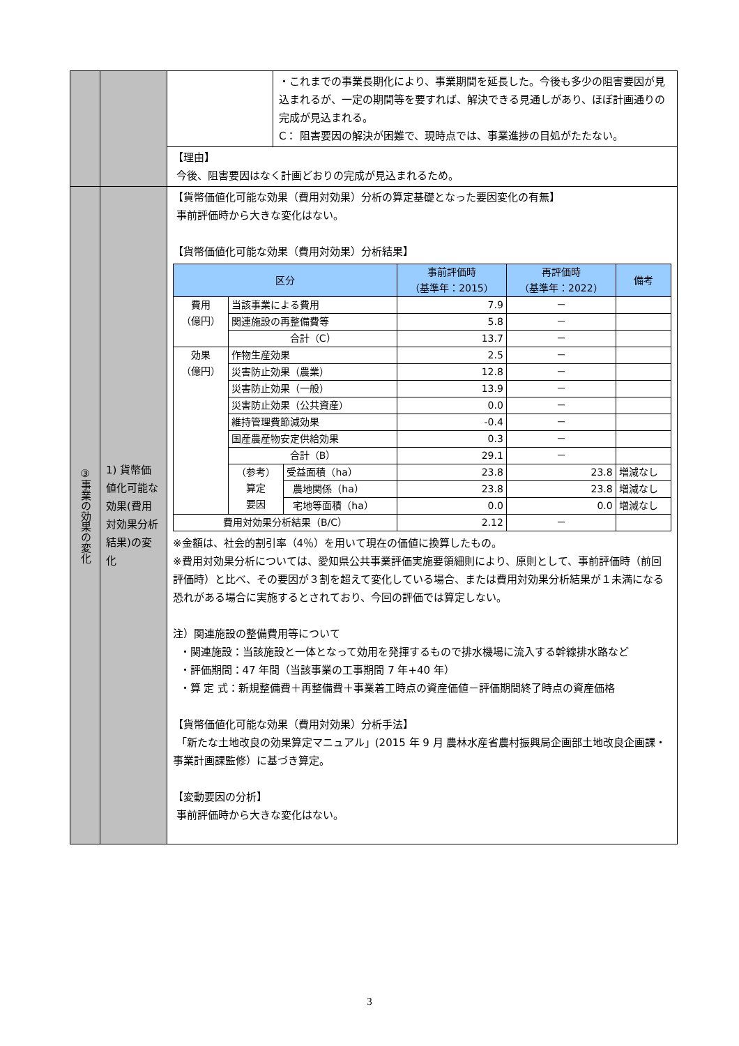| | | | ・これまでの事業長期化により、事業期間を延長した。今後も多少の阻害要因が見込まれるが、一定の期間等を要すれば、解決できる見通しがあり、ほぼ計画通りの完成が見込まれる。 C： 阻害要因の解決が困難で、現時点では、事業進捗の目処がたたない。 |
| | | 【理由】 今後、阻害要因はなく計画どおりの完成が見込まれるため。 | |
| ③事業の効果の変化 | 1) 貨幣価値化可能な効果(費用対効果分析結果)の変化 | 【貨幣価値化可能な効果（費用対効果）分析の算定基礎となった要因変化の有無】 事前評価時から大きな変化はない。 【貨幣価値化可能な効果（費用対効果）分析結果】 / 区分 / / / 事前評価時 （基準年：2015） / 再評価時 （基準年：2022） / 備考 / / --- / --- / --- / --- / --- / --- / / 費用 （億円） / 当該事業による費用 / / 7.9 / － / / / / 関連施設の再整備費等 / / 5.8 / － / / / / 合計（C） / / 13.7 / － / / / 効果 （億円） / 作物生産効果 / / 2.5 / － / / / / 災害防止効果（農業） / / 12.8 / － / / / / 災害防止効果（一般） / / 13.9 / － / / / / 災害防止効果（公共資産） / / 0.0 / － / / / / 維持管理費節減効果 / / -0.4 / － / / / / 国産農産物安定供給効果 / / 0.3 / － / / / / 合計（B） / / 29.1 / － / / / / （参考） 算定 要因 / 受益面積（ha） / 23.8 / 23.8 / 増減なし / / / / 農地関係（ha） / 23.8 / 23.8 / 増減なし / / / / 宅地等面積（ha） / 0.0 / 0.0 / 増減なし / / 費用対効果分析結果（B/C） / / / 2.12 / － / / ※金額は、社会的割引率（4％）を用いて現在の価値に換算したもの。 ※費用対効果分析については、愛知県公共事業評価実施要領細則により、原則として、事前評価時（前回評価時）と比べ、その要因が３割を超えて変化している場合、または費用対効果分析結果が１未満になる恐れがある場合に実施するとされており、今回の評価では算定しない。 注）関連施設の整備費用等について ・関連施設：当該施設と一体となって効用を発揮するもので排水機場に流入する幹線排水路など ・評価期間：47 年間（当該事業の工事期間 7 年+40 年） ・算 定 式：新規整備費＋再整備費＋事業着工時点の資産価値－評価期間終了時点の資産価格 【貨幣価値化可能な効果（費用対効果）分析手法】 「新たな土地改良の効果算定マニュアル」(2015 年 9 月 農林水産省農村振興局企画部土地改良企画課・事業計画課監修）に基づき算定。 【変動要因の分析】 事前評価時から大きな変化はない。 | |
3